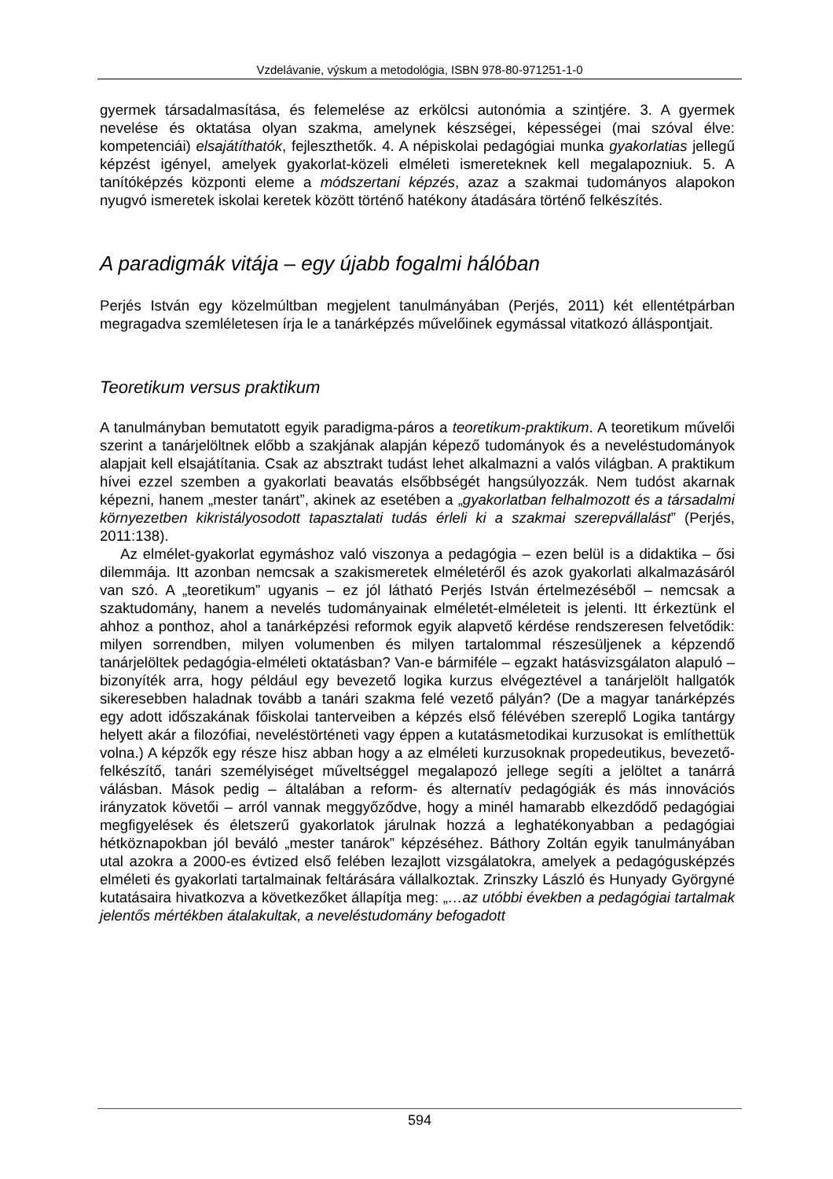Vzdelávanie, výskum a metodológia, ISBN 978-80-971251-1-0
gyermek társadalmasítása, és felemelése az erkölcsi autonómia a szintjére. 3. A gyermek nevelése és oktatása olyan szakma, amelynek készségei, képességei (mai szóval élve: kompetenciái) elsajátíthatók, fejleszthetők. 4. A népiskolai pedagógiai munka gyakorlatias jellegű képzést igényel, amelyek gyakorlat-közeli elméleti ismereteknek kell megalapozniuk. 5. A tanítóképzés központi eleme a módszertani képzés, azaz a szakmai tudományos alapokon nyugvó ismeretek iskolai keretek között történő hatékony átadására történő felkészítés.
A paradigmák vitája – egy újabb fogalmi hálóban
Perjés István egy közelmúltban megjelent tanulmányában (Perjés, 2011) két ellentétpárban megragadva szemléletesen írja le a tanárképzés művelőinek egymással vitatkozó álláspontjait.
Teoretikum versus praktikum
A tanulmányban bemutatott egyik paradigma-páros a teoretikum-praktikum. A teoretikum művelői szerint a tanárjelöltnek előbb a szakjának alapján képező tudományok és a neveléstudományok alapjait kell elsajátítania. Csak az absztrakt tudást lehet alkalmazni a valós világban. A praktikum hívei ezzel szemben a gyakorlati beavatás elsőbbségét hangsúlyozzák. Nem tudóst akarnak képezni, hanem „mester tanárt”, akinek az esetében a „gyakorlatban felhalmozott és a társadalmi környezetben kikristályosodott tapasztalati tudás érleli ki a szakmai szerepvállalást” (Perjés, 2011:138).
Az elmélet-gyakorlat egymáshoz való viszonya a pedagógia – ezen belül is a didaktika – ősi dilemmája. Itt azonban nemcsak a szakismeretek elméletéről és azok gyakorlati alkalmazásáról van szó. A „teoretikum” ugyanis – ez jól látható Perjés István értelmezéséből – nemcsak a szaktudomány, hanem a nevelés tudományainak elméletét-elméleteit is jelenti. Itt érkeztünk el ahhoz a ponthoz, ahol a tanárképzési reformok egyik alapvető kérdése rendszeresen felvetődik: milyen sorrendben, milyen volumenben és milyen tartalommal részesüljenek a képzendő tanárjelöltek pedagógia-elméleti oktatásban? Van-e bármiféle – egzakt hatásvizsgálaton alapuló – bizonyíték arra, hogy például egy bevezető logika kurzus elvégeztével a tanárjelölt hallgatók sikeresebben haladnak tovább a tanári szakma felé vezető pályán? (De a magyar tanárképzés egy adott időszakának főiskolai tanterveiben a képzés első félévében szereplő Logika tantárgy helyett akár a filozófiai, neveléstörténeti vagy éppen a kutatásmetodikai kurzusokat is említhettük volna.) A képzők egy része hisz abban hogy a az elméleti kurzusoknak propedeutikus, bevezető-felkészítő, tanári személyiséget műveltséggel megalapozó jellege segíti a jelöltet a tanárrá válásban. Mások pedig – általában a reform- és alternatív pedagógiák és más innovációs irányzatok követői – arról vannak meggyőződve, hogy a minél hamarabb elkezdődő pedagógiai megfigyelések és életszerű gyakorlatok járulnak hozzá a leghatékonyabban a pedagógiai hétköznapokban jól beváló „mester tanárok” képzéséhez. Báthory Zoltán egyik tanulmányában utal azokra a 2000-es évtized első felében lezajlott vizsgálatokra, amelyek a pedagógusképzés elméleti és gyakorlati tartalmainak feltárására vállalkoztak. Zrinszky László és Hunyady Györgyné kutatásaira hivatkozva a következőket állapítja meg: „…az utóbbi években a pedagógiai tartalmak jelentős mértékben átalakultak, a neveléstudomány befogadott
594